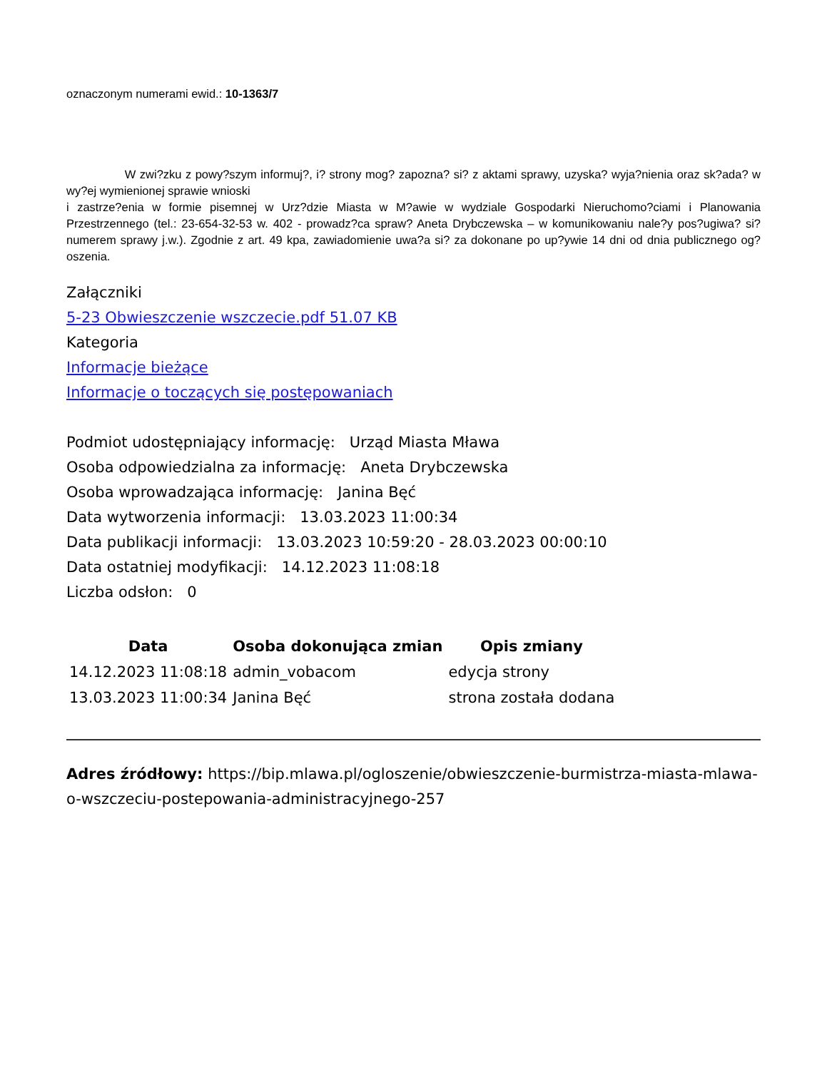oznaczonym numerami ewid.: 10-1363/7
W zwi?zku z powy?szym informuj?, i? strony mog? zapozna? si? z aktami sprawy, uzyska? wyja?nienia oraz sk?ada? w wy?ej wymienionej sprawie wnioski
i zastrze?enia w formie pisemnej w Urz?dzie Miasta w M?awie w wydziale Gospodarki Nieruchomo?ciami i Planowania Przestrzennego (tel.: 23-654-32-53 w. 402 - prowadz?ca spraw? Aneta Drybczewska – w komunikowaniu nale?y pos?ugiwa? si? numerem sprawy j.w.). Zgodnie z art. 49 kpa, zawiadomienie uwa?a si? za dokonane po up?ywie 14 dni od dnia publicznego og?oszenia.
Załączniki
5-23 Obwieszczenie wszczecie.pdf 51.07 KB
Kategoria
Informacje bieżące
Informacje o toczących się postępowaniach
Podmiot udostępniający informację: Urząd Miasta Mława
Osoba odpowiedzialna za informację: Aneta Drybczewska
Osoba wprowadzająca informację: Janina Bęć
Data wytworzenia informacji: 13.03.2023 11:00:34
Data publikacji informacji: 13.03.2023 10:59:20 - 28.03.2023 00:00:10
Data ostatniej modyfikacji: 14.12.2023 11:08:18
Liczba odsłon: 0
| Data | Osoba dokonująca zmian | Opis zmiany |
| --- | --- | --- |
| 14.12.2023 11:08:18 | admin_vobacom | edycja strony |
| 13.03.2023 11:00:34 | Janina Bęć | strona została dodana |
Adres źródłowy: https://bip.mlawa.pl/ogloszenie/obwieszczenie-burmistrza-miasta-mlawa-o-wszczeciu-postepowania-administracyjnego-257